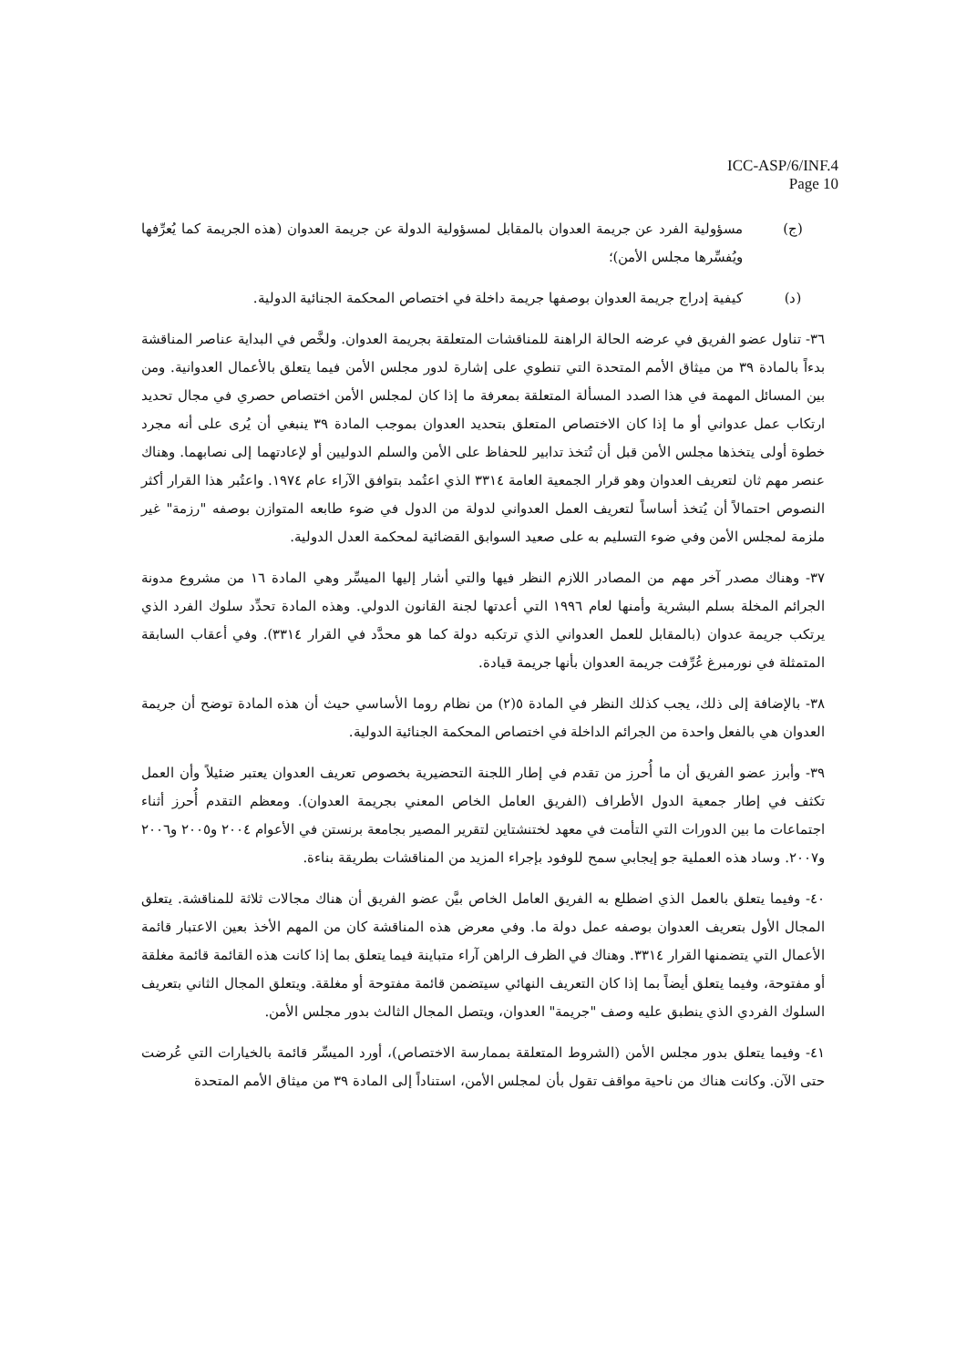ICC-ASP/6/INF.4
Page 10
(ج) مسؤولية الفرد عن جريمة العدوان بالمقابل لمسؤولية الدولة عن جريمة العدوان (هذه الجريمة كما يُعرِّفها ويُفسِّرها مجلس الأمن)؛
(د) كيفية إدراج جريمة العدوان بوصفها جريمة داخلة في اختصاص المحكمة الجنائية الدولية.
٣٦- تناول عضو الفريق في عرضه الحالة الراهنة للمناقشات المتعلقة بجريمة العدوان. ولخَّص في البداية عناصر المناقشة بدءاً بالمادة ٣٩ من ميثاق الأمم المتحدة التي تنطوي على إشارة لدور مجلس الأمن فيما يتعلق بالأعمال العدوانية. ومن بين المسائل المهمة في هذا الصدد المسألة المتعلقة بمعرفة ما إذا كان لمجلس الأمن اختصاص حصري في مجال تحديد ارتكاب عمل عدواني أو ما إذا كان الاختصاص المتعلق بتحديد العدوان بموجب المادة ٣٩ ينبغي أن يُرى على أنه مجرد خطوة أولى يتخذها مجلس الأمن قبل أن تُتخذ تدابير للحفاظ على الأمن والسلم الدوليين أو لإعادتهما إلى نصابهما. وهناك عنصر مهم ثان لتعريف العدوان وهو قرار الجمعية العامة ٣٣١٤ الذي اعتُمد بتوافق الآراء عام ١٩٧٤. واعتُبر هذا القرار أكثر النصوص احتمالاً أن يُتخذ أساساً لتعريف العمل العدواني لدولة من الدول في ضوء طابعه المتوازن بوصفه "رزمة" غير ملزمة لمجلس الأمن وفي ضوء التسليم به على صعيد السوابق القضائية لمحكمة العدل الدولية.
٣٧- وهناك مصدر آخر مهم من المصادر اللازم النظر فيها والتي أشار إليها الميسِّر وهي المادة ١٦ من مشروع مدونة الجرائم المخلة بسلم البشرية وأمنها لعام ١٩٩٦ التي أعدتها لجنة القانون الدولي. وهذه المادة تحدِّد سلوك الفرد الذي يرتكب جريمة عدوان (بالمقابل للعمل العدواني الذي ترتكبه دولة كما هو محدَّد في القرار ٣٣١٤). وفي أعقاب السابقة المتمثلة في نورمبرغ عُرِّفت جريمة العدوان بأنها جريمة قيادة.
٣٨- بالإضافة إلى ذلك، يجب كذلك النظر في المادة ٥(٢) من نظام روما الأساسي حيث أن هذه المادة توضح أن جريمة العدوان هي بالفعل واحدة من الجرائم الداخلة في اختصاص المحكمة الجنائية الدولية.
٣٩- وأبرز عضو الفريق أن ما أُحرز من تقدم في إطار اللجنة التحضيرية بخصوص تعريف العدوان يعتبر ضئيلاً وأن العمل تكثف في إطار جمعية الدول الأطراف (الفريق العامل الخاص المعني بجريمة العدوان). ومعظم التقدم أُحرز أثناء اجتماعات ما بين الدورات التي التأمت في معهد لختنشتاين لتقرير المصير بجامعة برنستن في الأعوام ٢٠٠٤ و٢٠٠٥ و٢٠٠٦ و٢٠٠٧. وساد هذه العملية جو إيجابي سمح للوفود بإجراء المزيد من المناقشات بطريقة بناءة.
٤٠- وفيما يتعلق بالعمل الذي اضطلع به الفريق العامل الخاص بيَّن عضو الفريق أن هناك مجالات ثلاثة للمناقشة. يتعلق المجال الأول بتعريف العدوان بوصفه عمل دولة ما. وفي معرض هذه المناقشة كان من المهم الأخذ بعين الاعتبار قائمة الأعمال التي يتضمنها القرار ٣٣١٤. وهناك في الظرف الراهن آراء متباينة فيما يتعلق بما إذا كانت هذه القائمة قائمة مغلقة أو مفتوحة، وفيما يتعلق أيضاً بما إذا كان التعريف النهائي سيتضمن قائمة مفتوحة أو مغلقة. ويتعلق المجال الثاني بتعريف السلوك الفردي الذي ينطبق عليه وصف "جريمة" العدوان، ويتصل المجال الثالث بدور مجلس الأمن.
٤١- وفيما يتعلق بدور مجلس الأمن (الشروط المتعلقة بممارسة الاختصاص)، أورد الميسِّر قائمة بالخيارات التي عُرضت حتى الآن. وكانت هناك من ناحية مواقف تقول بأن لمجلس الأمن، استناداً إلى المادة ٣٩ من ميثاق الأمم المتحدة